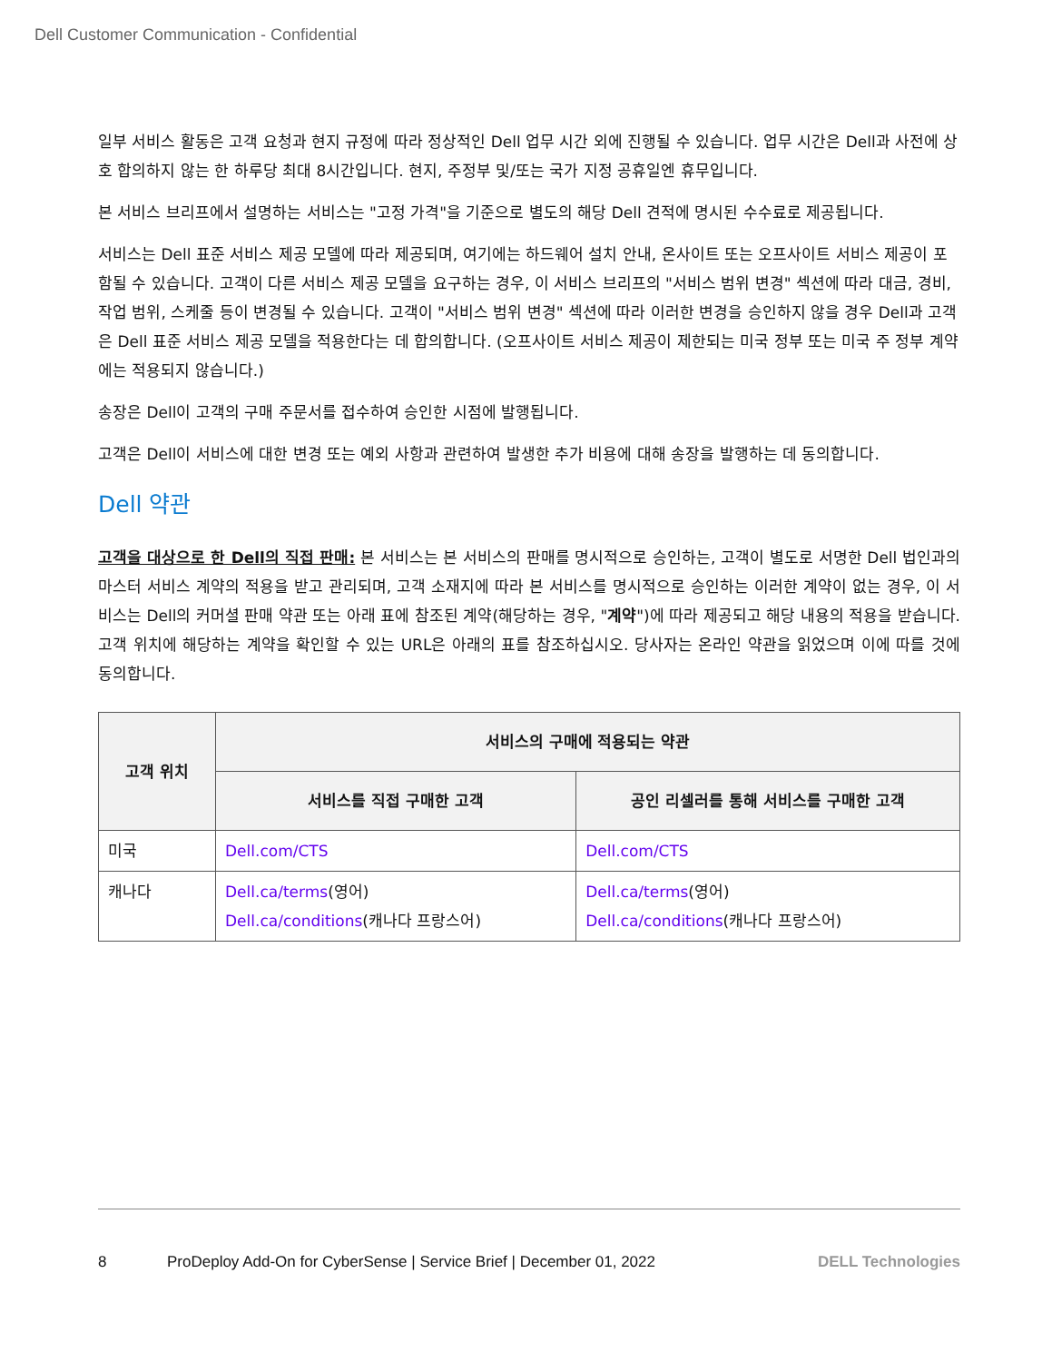Dell Customer Communication - Confidential
일부 서비스 활동은 고객 요청과 현지 규정에 따라 정상적인 Dell 업무 시간 외에 진행될 수 있습니다. 업무 시간은 Dell과 사전에 상호 합의하지 않는 한 하루당 최대 8시간입니다. 현지, 주정부 및/또는 국가 지정 공휴일엔 휴무입니다.
본 서비스 브리프에서 설명하는 서비스는 "고정 가격"을 기준으로 별도의 해당 Dell 견적에 명시된 수수료로 제공됩니다.
서비스는 Dell 표준 서비스 제공 모델에 따라 제공되며, 여기에는 하드웨어 설치 안내, 온사이트 또는 오프사이트 서비스 제공이 포함될 수 있습니다. 고객이 다른 서비스 제공 모델을 요구하는 경우, 이 서비스 브리프의 "서비스 범위 변경" 섹션에 따라 대금, 경비, 작업 범위, 스케줄 등이 변경될 수 있습니다. 고객이 "서비스 범위 변경" 섹션에 따라 이러한 변경을 승인하지 않을 경우 Dell과 고객은 Dell 표준 서비스 제공 모델을 적용한다는 데 합의합니다. (오프사이트 서비스 제공이 제한되는 미국 정부 또는 미국 주 정부 계약에는 적용되지 않습니다.)
송장은 Dell이 고객의 구매 주문서를 접수하여 승인한 시점에 발행됩니다.
고객은 Dell이 서비스에 대한 변경 또는 예외 사항과 관련하여 발생한 추가 비용에 대해 송장을 발행하는 데 동의합니다.
Dell 약관
고객을 대상으로 한 Dell의 직접 판매: 본 서비스는 본 서비스의 판매를 명시적으로 승인하는, 고객이 별도로 서명한 Dell 법인과의 마스터 서비스 계약의 적용을 받고 관리되며, 고객 소재지에 따라 본 서비스를 명시적으로 승인하는 이러한 계약이 없는 경우, 이 서비스는 Dell의 커머셜 판매 약관 또는 아래 표에 참조된 계약(해당하는 경우, "계약")에 따라 제공되고 해당 내용의 적용을 받습니다. 고객 위치에 해당하는 계약을 확인할 수 있는 URL은 아래의 표를 참조하십시오. 당사자는 온라인 약관을 읽었으며 이에 따를 것에 동의합니다.
| 고객 위치 | 서비스의 구매에 적용되는 약관 | |
| --- | --- | --- |
| | 서비스를 직접 구매한 고객 | 공인 리셀러를 통해 서비스를 구매한 고객 |
| 미국 | Dell.com/CTS | Dell.com/CTS |
| 캐나다 | Dell.ca/terms (영어) Dell.ca/conditions (캐나다 프랑스어) | Dell.ca/terms (영어) Dell.ca/conditions (캐나다 프랑스어) |
8 ProDeploy Add-On for CyberSense | Service Brief | December 01, 2022 DELL Technologies